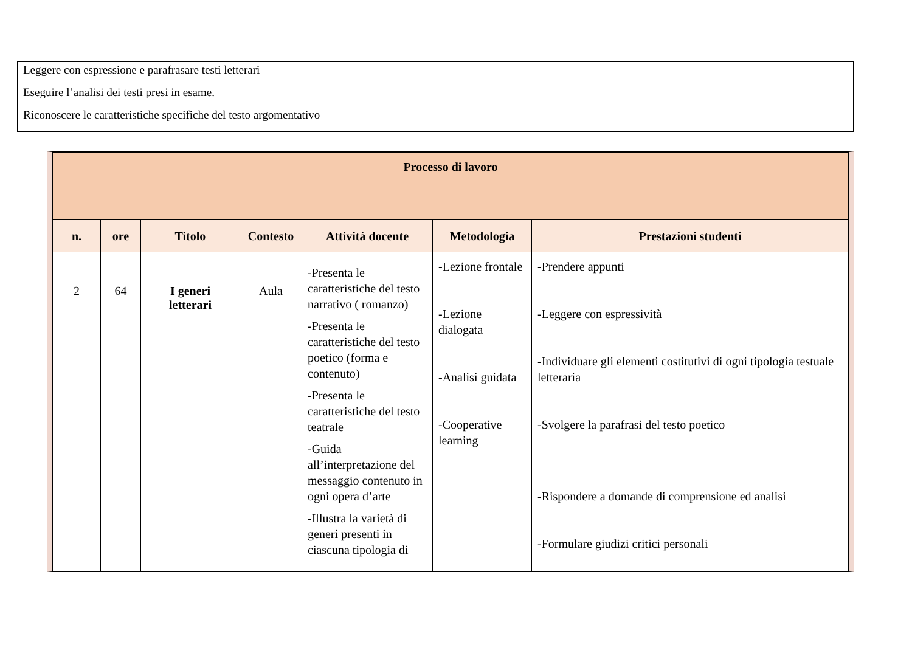Leggere con espressione e parafrasare testi letterari
Eseguire l’analisi dei testi presi in esame.
Riconoscere le caratteristiche specifiche del testo argomentativo
| Processo di lavoro | | | | | | |
| --- | --- | --- | --- | --- | --- | --- |
| n. | ore | Titolo | Contesto | Attività docente | Metodologia | Prestazioni studenti |
| 2 | 64 | I generi letterari | Aula | -Presenta le caratteristiche del testo narrativo ( romanzo) -Presenta le caratteristiche del testo poetico (forma e contenuto) -Presenta le caratteristiche del testo teatrale -Guida all’interpretazione del messaggio contenuto in ogni opera d’arte -Illustra la varietà di generi presenti in ciascuna tipologia di | -Lezione frontale -Lezione dialogata -Analisi guidata -Cooperative learning | -Prendere appunti -Leggere con espressività -Individuare gli elementi costitutivi di ogni tipologia testuale letteraria -Svolgere la parafrasi del testo poetico -Rispondere a domande di comprensione ed analisi -Formulare giudizi critici personali |